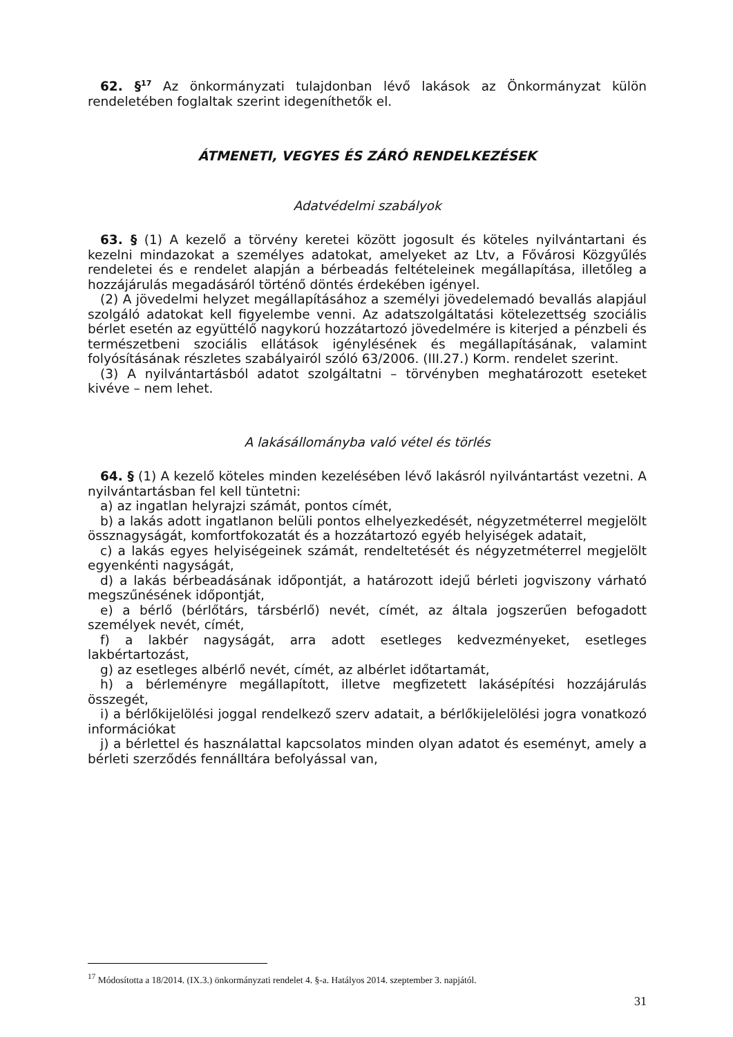62. §<sup>17</sup> Az önkormányzati tulajdonban lévő lakások az Önkormányzat külön rendeletében foglaltak szerint idegeníthetők el.
ÁTMENETI, VEGYES ÉS ZÁRÓ RENDELKEZÉSEK
Adatvédelmi szabályok
63. § (1) A kezelő a törvény keretei között jogosult és köteles nyilvántartani és kezelni mindazokat a személyes adatokat, amelyeket az Ltv, a Fővárosi Közgyűlés rendeletei és e rendelet alapján a bérbeadás feltételeinek megállapítása, illetőleg a hozzájárulás megadásáról történő döntés érdekében igényel.
(2) A jövedelmi helyzet megállapításához a személyi jövedelemadó bevallás alapjául szolgáló adatokat kell figyelembe venni. Az adatszolgáltatási kötelezettség szociális bérlet esetén az együttélő nagykorú hozzátartozó jövedelmére is kiterjed a pénzbeli és természetbeni szociális ellátások igénylésének és megállapításának, valamint folyósításának részletes szabályairól szóló 63/2006. (III.27.) Korm. rendelet szerint.
(3) A nyilvántartásból adatot szolgáltatni – törvényben meghatározott eseteket kivéve – nem lehet.
A lakásállományba való vétel és törlés
64. § (1) A kezelő köteles minden kezelésében lévő lakásról nyilvántartást vezetni. A nyilvántartásban fel kell tüntetni:
a) az ingatlan helyrajzi számát, pontos címét,
b) a lakás adott ingatlanon belüli pontos elhelyezkedését, négyzetméterrel megjelölt össznagyságát, komfortfokozatát és a hozzátartozó egyéb helyiségek adatait,
c) a lakás egyes helyiségeinek számát, rendeltetését és négyzetméterrel megjelölt egyenkénti nagyságát,
d) a lakás bérbeadásának időpontját, a határozott idejű bérleti jogviszony várható megszűnésének időpontját,
e) a bérlő (bérlőtárs, társbérlő) nevét, címét, az általa jogszerűen befogadott személyek nevét, címét,
f) a lakbér nagyságát, arra adott esetleges kedvezményeket, esetleges lakbértartozást,
g) az esetleges albérlő nevét, címét, az albérlet időtartamát,
h) a bérleményre megállapított, illetve megfizetett lakásépítési hozzájárulás összegét,
i) a bérlőkijelölési joggal rendelkező szerv adatait, a bérlőkijelelölési jogra vonatkozó információkat
j) a bérlettel és használattal kapcsolatos minden olyan adatot és eseményt, amely a bérleti szerződés fennálltára befolyással van,
<sup>17</sup> Módosította a 18/2014. (IX.3.) önkormányzati rendelet 4. §-a. Hatályos 2014. szeptember 3. napjától.
31